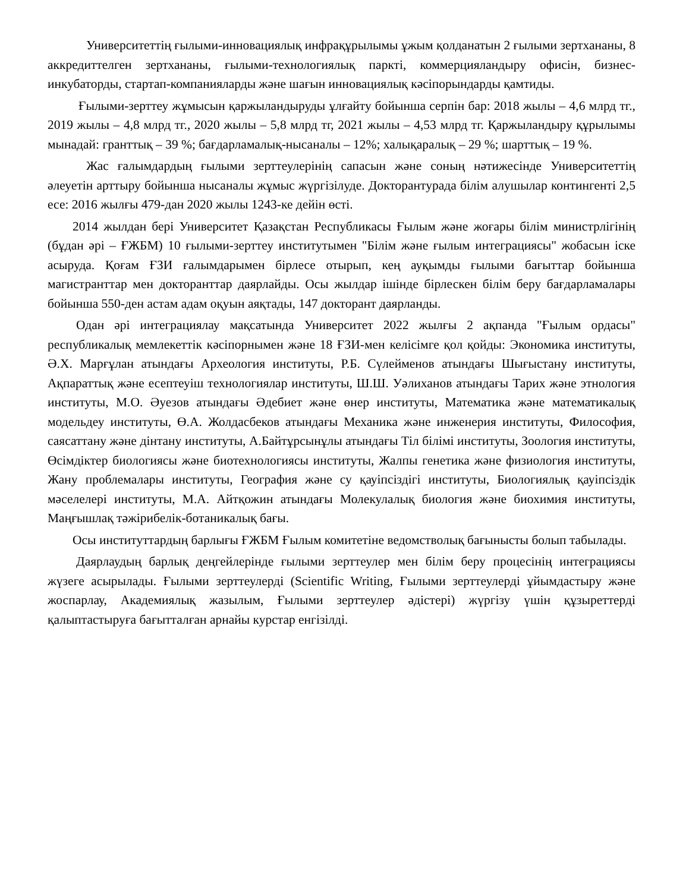Университеттің ғылыми-инновациялық инфрақұрылымы ұжым қолданатын 2 ғылыми зертхананы, 8 аккредиттелген зертхананы, ғылыми-технологиялық паркті, коммерцияландыру офисін, бизнес-инкубаторды, стартап-компанияларды және шағын инновациялық кәсіпорындарды қамтиды.
Ғылыми-зерттеу жұмысын қаржыландыруды ұлғайту бойынша серпін бар: 2018 жылы – 4,6 млрд тг., 2019 жылы – 4,8 млрд тг., 2020 жылы – 5,8 млрд тг, 2021 жылы – 4,53 млрд тг. Қаржыландыру құрылымы мынадай: гранттық – 39 %; бағдарламалық-нысаналы – 12%; халықаралық – 29 %; шарттық – 19 %.
Жас ғалымдардың ғылыми зерттеулерінің сапасын және соның нәтижесінде Университеттің әлеуетін арттыру бойынша нысаналы жұмыс жүргізілуде. Докторантурада білім алушылар контингенті 2,5 есе: 2016 жылғы 479-дан 2020 жылы 1243-ке дейін өсті.
2014 жылдан бері Университет Қазақстан Республикасы Ғылым және жоғары білім министрлігінің (бұдан әрі – ҒЖБМ) 10 ғылыми-зерттеу институтымен "Білім және ғылым интеграциясы" жобасын іске асыруда. Қоғам ҒЗИ ғалымдарымен бірлесе отырып, кең ауқымды ғылыми бағыттар бойынша магистранттар мен докторанттар даярлайды. Осы жылдар ішінде бірлескен білім беру бағдарламалары бойынша 550-ден астам адам оқуын аяқтады, 147 докторант даярланды.
Одан әрі интеграциялау мақсатында Университет 2022 жылғы 2 ақпанда "Ғылым ордасы" республикалық мемлекеттік кәсіпорнымен және 18 ҒЗИ-мен келісімге қол қойды: Экономика институты, Ә.Х. Марғұлан атындағы Археология институты, Р.Б. Сүлейменов атындағы Шығыстану институты, Ақпараттық және есептеуіш технологиялар институты, Ш.Ш. Уәлиханов атындағы Тарих және этнология институты, М.О. Әуезов атындағы Әдебиет және өнер институты, Математика және математикалық модельдеу институты, Ө.А. Жолдасбеков атындағы Механика және инженерия институты, Философия, саясаттану және дінтану институты, А.Байтұрсынұлы атындағы Тіл білімі институты, Зоология институты, Өсімдіктер биологиясы және биотехнологиясы институты, Жалпы генетика және физиология институты, Жану проблемалары институты, География және су қауіпсіздігі институты, Биологиялық қауіпсіздік мәселелері институты, М.А. Айтқожин атындағы Молекулалық биология және биохимия институты, Маңғышлақ тәжірибелік-ботаникалық бағы.
Осы институттардың барлығы ҒЖБМ Ғылым комитетіне ведомстволық бағынысты болып табылады.
Даярлаудың барлық деңгейлерінде ғылыми зерттеулер мен білім беру процесінің интеграциясы жүзеге асырылады. Ғылыми зерттеулерді (Scientific Writing, Ғылыми зерттеулерді ұйымдастыру және жоспарлау, Академиялық жазылым, Ғылыми зерттеулер әдістері) жүргізу үшін құзыреттерді қалыптастыруға бағытталған арнайы курстар енгізілді.